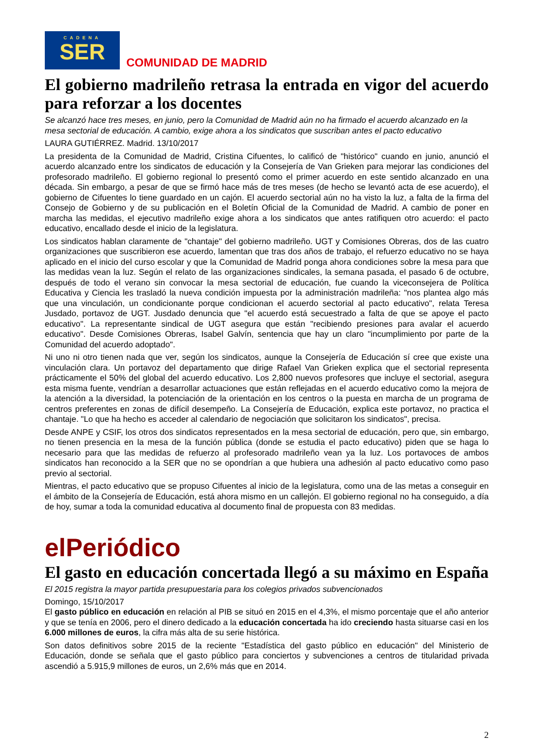CADENA
SER
COMUNIDAD DE MADRID
El gobierno madrileño retrasa la entrada en vigor del acuerdo para reforzar a los docentes
Se alcanzó hace tres meses, en junio, pero la Comunidad de Madrid aún no ha firmado el acuerdo alcanzado en la mesa sectorial de educación. A cambio, exige ahora a los sindicatos que suscriban antes el pacto educativo
LAURA GUTIÉRREZ. Madrid. 13/10/2017
La presidenta de la Comunidad de Madrid, Cristina Cifuentes, lo calificó de "histórico" cuando en junio, anunció el acuerdo alcanzado entre los sindicatos de educación y la Consejería de Van Grieken para mejorar las condiciones del profesorado madrileño. El gobierno regional lo presentó como el primer acuerdo en este sentido alcanzado en una década. Sin embargo, a pesar de que se firmó hace más de tres meses (de hecho se levantó acta de ese acuerdo), el gobierno de Cifuentes lo tiene guardado en un cajón. El acuerdo sectorial aún no ha visto la luz, a falta de la firma del Consejo de Gobierno y de su publicación en el Boletín Oficial de la Comunidad de Madrid. A cambio de poner en marcha las medidas, el ejecutivo madrileño exige ahora a los sindicatos que antes ratifiquen otro acuerdo: el pacto educativo, encallado desde el inicio de la legislatura.
Los sindicatos hablan claramente de "chantaje" del gobierno madrileño. UGT y Comisiones Obreras, dos de las cuatro organizaciones que suscribieron ese acuerdo, lamentan que tras dos años de trabajo, el refuerzo educativo no se haya aplicado en el inicio del curso escolar y que la Comunidad de Madrid ponga ahora condiciones sobre la mesa para que las medidas vean la luz. Según el relato de las organizaciones sindicales, la semana pasada, el pasado 6 de octubre, después de todo el verano sin convocar la mesa sectorial de educación, fue cuando la viceconsejera de Política Educativa y Ciencia les trasladó la nueva condición impuesta por la administración madrileña: "nos plantea algo más que una vinculación, un condicionante porque condicionan el acuerdo sectorial al pacto educativo", relata Teresa Jusdado, portavoz de UGT. Jusdado denuncia que "el acuerdo está secuestrado a falta de que se apoye el pacto educativo". La representante sindical de UGT asegura que están "recibiendo presiones para avalar el acuerdo educativo". Desde Comisiones Obreras, Isabel Galvín, sentencia que hay un claro "incumplimiento por parte de la Comunidad del acuerdo adoptado".
Ni uno ni otro tienen nada que ver, según los sindicatos, aunque la Consejería de Educación sí cree que existe una vinculación clara. Un portavoz del departamento que dirige Rafael Van Grieken explica que el sectorial representa prácticamente el 50% del global del acuerdo educativo. Los 2,800 nuevos profesores que incluye el sectorial, asegura esta misma fuente, vendrían a desarrollar actuaciones que están reflejadas en el acuerdo educativo como la mejora de la atención a la diversidad, la potenciación de la orientación en los centros o la puesta en marcha de un programa de centros preferentes en zonas de difícil desempeño. La Consejería de Educación, explica este portavoz, no practica el chantaje. "Lo que ha hecho es acceder al calendario de negociación que solicitaron los sindicatos", precisa.
Desde ANPE y CSIF, los otros dos sindicatos representados en la mesa sectorial de educación, pero que, sin embargo, no tienen presencia en la mesa de la función pública (donde se estudia el pacto educativo) piden que se haga lo necesario para que las medidas de refuerzo al profesorado madrileño vean ya la luz. Los portavoces de ambos sindicatos han reconocido a la SER que no se opondrían a que hubiera una adhesión al pacto educativo como paso previo al sectorial.
Mientras, el pacto educativo que se propuso Cifuentes al inicio de la legislatura, como una de las metas a conseguir en el ámbito de la Consejería de Educación, está ahora mismo en un callejón. El gobierno regional no ha conseguido, a día de hoy, sumar a toda la comunidad educativa al documento final de propuesta con 83 medidas.
elPeriódico
El gasto en educación concertada llegó a su máximo en España
El 2015 registra la mayor partida presupuestaria para los colegios privados subvencionados
Domingo, 15/10/2017
El gasto público en educación en relación al PIB se situó en 2015 en el 4,3%, el mismo porcentaje que el año anterior y que se tenía en 2006, pero el dinero dedicado a la educación concertada ha ido creciendo hasta situarse casi en los 6.000 millones de euros, la cifra más alta de su serie histórica.
Son datos definitivos sobre 2015 de la reciente "Estadística del gasto público en educación" del Ministerio de Educación, donde se señala que el gasto público para conciertos y subvenciones a centros de titularidad privada ascendió a 5.915,9 millones de euros, un 2,6% más que en 2014.
2